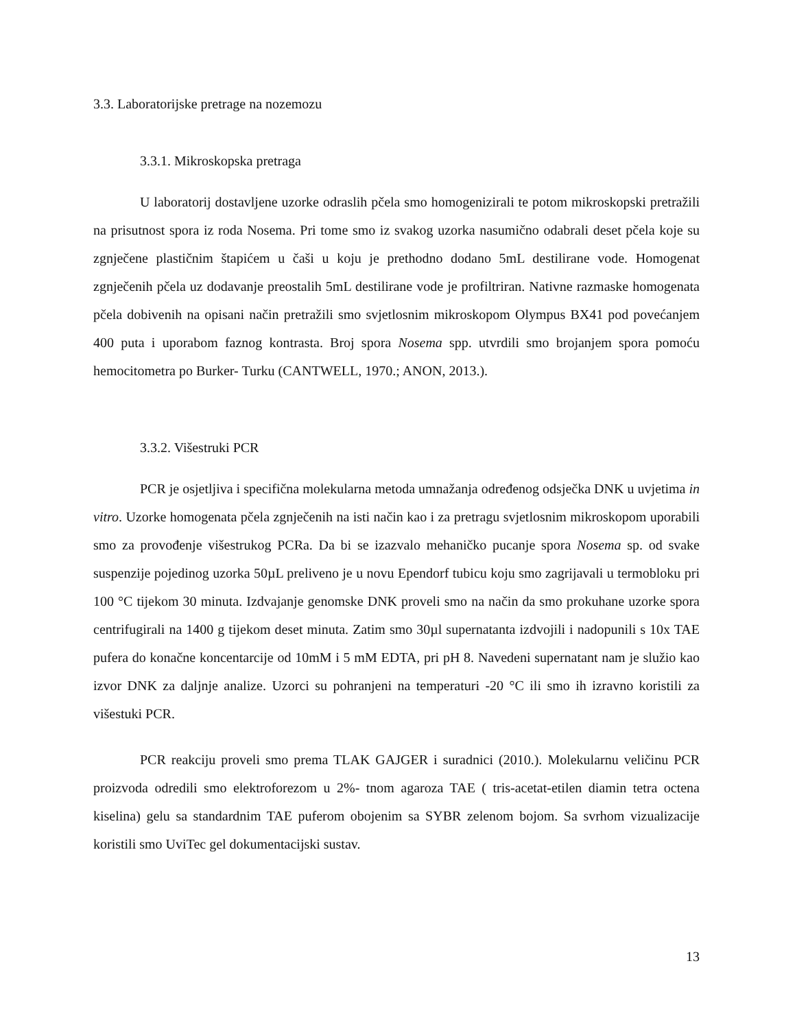3.3. Laboratorijske pretrage na nozemozu
3.3.1. Mikroskopska pretraga
U laboratorij dostavljene uzorke odraslih pčela smo homogenizirali te potom mikroskopski pretražili na prisutnost spora iz roda Nosema. Pri tome smo iz svakog uzorka nasumično odabrali deset pčela koje su zgnječene plastičnim štapićem u čaši u koju je prethodno dodano 5mL destilirane vode. Homogenat zgnječenih pčela uz dodavanje preostalih 5mL destilirane vode je profiltriran. Nativne razmaske homogenata pčela dobivenih na opisani način pretražili smo svjetlosnim mikroskopom Olympus BX41 pod povećanjem 400 puta i uporabom faznog kontrasta. Broj spora Nosema spp. utvrdili smo brojanjem spora pomoću hemocitometra po Burker- Turku (CANTWELL, 1970.; ANON, 2013.).
3.3.2. Višestruki PCR
PCR je osjetljiva i specifična molekularna metoda umnažanja određenog odsječka DNK u uvjetima in vitro. Uzorke homogenata pčela zgnječenih na isti način kao i za pretragu svjetlosnim mikroskopom uporabili smo za provođenje višestrukog PCRa. Da bi se izazvalo mehaničko pucanje spora Nosema sp. od svake suspenzije pojedinog uzorka 50µL preliveno je u novu Ependorf tubicu koju smo zagrijavali u termobloku pri 100 °C tijekom 30 minuta. Izdvajanje genomske DNK proveli smo na način da smo prokuhane uzorke spora centrifugirali na 1400 g tijekom deset minuta. Zatim smo 30µl supernatanta izdvojili i nadopunili s 10x TAE pufera do konačne koncentarcije od 10mM i 5 mM EDTA, pri pH 8. Navedeni supernatant nam je služio kao izvor DNK za daljnje analize. Uzorci su pohranjeni na temperaturi -20 °C ili smo ih izravno koristili za višestuki PCR.
PCR reakciju proveli smo prema TLAK GAJGER i suradnici (2010.). Molekularnu veličinu PCR proizvoda odredili smo elektroforezom u 2%- tnom agaroza TAE ( tris-acetat-etilen diamin tetra octena kiselina) gelu sa standardnim TAE puferom obojenim sa SYBR zelenom bojom. Sa svrhom vizualizacije koristili smo UviTec gel dokumentacijski sustav.
13